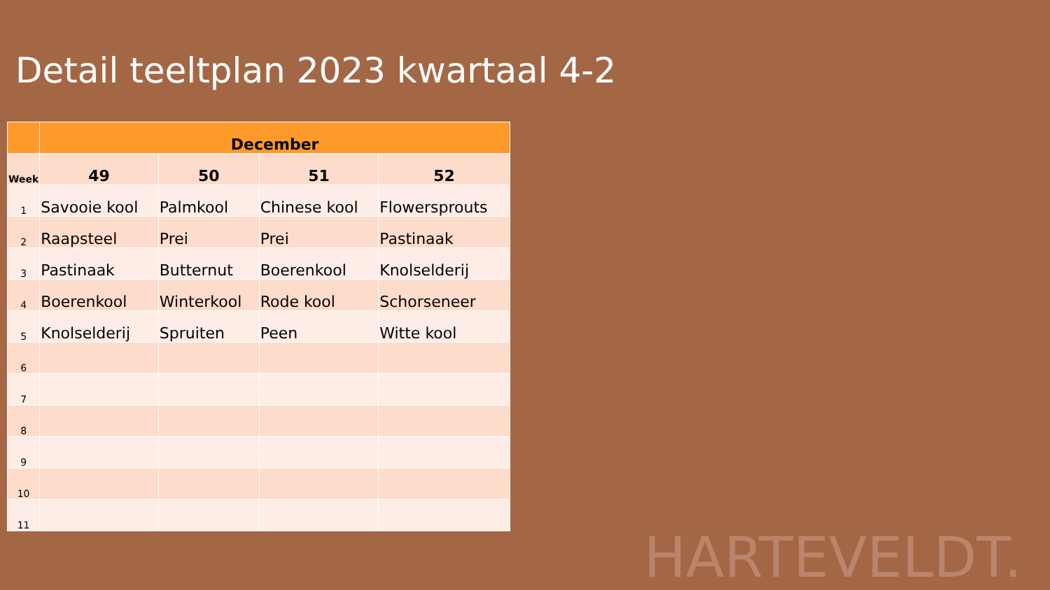Detail teeltplan 2023 kwartaal 4-2
| | December | | | |
| --- | --- | --- | --- | --- |
| Week | 49 | 50 | 51 | 52 |
| 1 | Savooie kool | Palmkool | Chinese kool | Flowersprouts |
| 2 | Raapsteel | Prei | Prei | Pastinaak |
| 3 | Pastinaak | Butternut | Boerenkool | Knolselderij |
| 4 | Boerenkool | Winterkool | Rode kool | Schorseneer |
| 5 | Knolselderij | Spruiten | Peen | Witte kool |
| 6 | | | | |
| 7 | | | | |
| 8 | | | | |
| 9 | | | | |
| 10 | | | | |
| 11 | | | | |
HARTEVELDT.